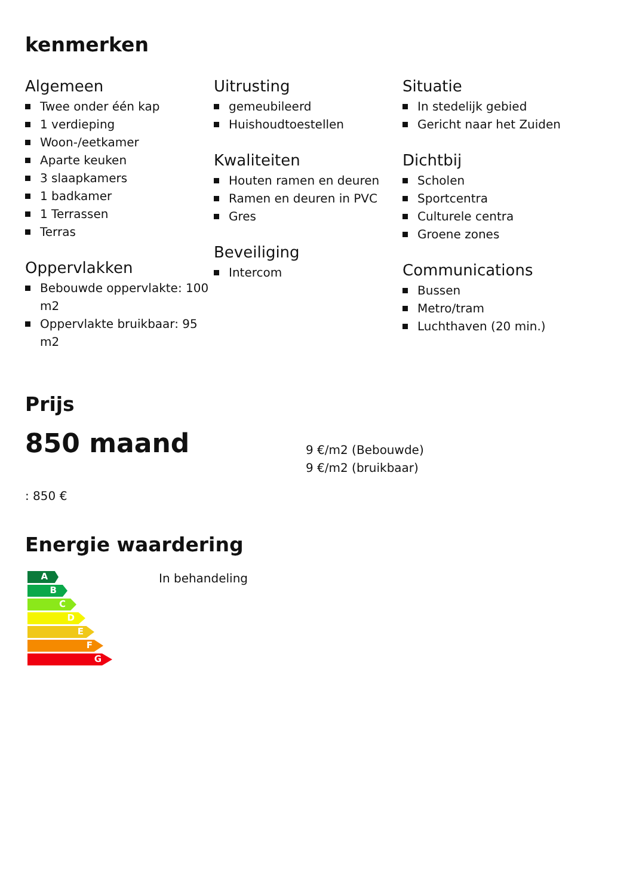kenmerken
Algemeen
Twee onder één kap
1 verdieping
Woon-/eetkamer
Aparte keuken
3 slaapkamers
1 badkamer
1 Terrassen
Terras
Oppervlakken
Bebouwde oppervlakte: 100 m2
Oppervlakte bruikbaar: 95 m2
Uitrusting
gemeubileerd
Huishoudtoestellen
Kwaliteiten
Houten ramen en deuren
Ramen en deuren in PVC
Gres
Beveiliging
Intercom
Situatie
In stedelijk gebied
Gericht naar het Zuiden
Dichtbij
Scholen
Sportcentra
Culturele centra
Groene zones
Communications
Bussen
Metro/tram
Luchthaven (20 min.)
Prijs
850 maand
9 €/m2 (Bebouwde)
9 €/m2 (bruikbaar)
: 850 €
Energie waardering
A
B
C
D
E
F
G
In behandeling